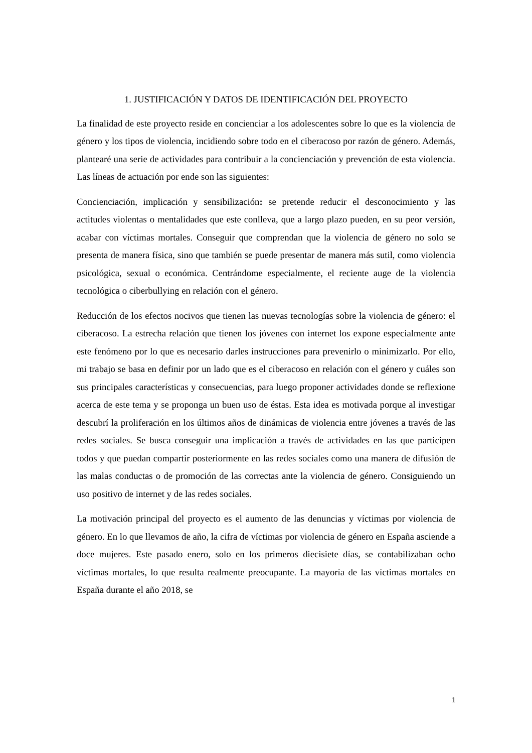1. JUSTIFICACIÓN Y DATOS DE IDENTIFICACIÓN DEL PROYECTO
La finalidad de este proyecto reside en concienciar a los adolescentes sobre lo que es la violencia de género y los tipos de violencia, incidiendo sobre todo en el ciberacoso por razón de género. Además, plantearé una serie de actividades para contribuir a la concienciación y prevención de esta violencia. Las líneas de actuación por ende son las siguientes:
Concienciación, implicación y sensibilización: se pretende reducir el desconocimiento y las actitudes violentas o mentalidades que este conlleva, que a largo plazo pueden, en su peor versión, acabar con víctimas mortales. Conseguir que comprendan que la violencia de género no solo se presenta de manera física, sino que también se puede presentar de manera más sutil, como violencia psicológica, sexual o económica. Centrándome especialmente, el reciente auge de la violencia tecnológica o ciberbullying en relación con el género.
Reducción de los efectos nocivos que tienen las nuevas tecnologías sobre la violencia de género: el ciberacoso. La estrecha relación que tienen los jóvenes con internet los expone especialmente ante este fenómeno por lo que es necesario darles instrucciones para prevenirlo o minimizarlo. Por ello, mi trabajo se basa en definir por un lado que es el ciberacoso en relación con el género y cuáles son sus principales características y consecuencias, para luego proponer actividades donde se reflexione acerca de este tema y se proponga un buen uso de éstas. Esta idea es motivada porque al investigar descubrí la proliferación en los últimos años de dinámicas de violencia entre jóvenes a través de las redes sociales. Se busca conseguir una implicación a través de actividades en las que participen todos y que puedan compartir posteriormente en las redes sociales como una manera de difusión de las malas conductas o de promoción de las correctas ante la violencia de género. Consiguiendo un uso positivo de internet y de las redes sociales.
La motivación principal del proyecto es el aumento de las denuncias y víctimas por violencia de género. En lo que llevamos de año, la cifra de víctimas por violencia de género en España asciende a doce mujeres. Este pasado enero, solo en los primeros diecisiete días, se contabilizaban ocho víctimas mortales, lo que resulta realmente preocupante. La mayoría de las víctimas mortales en España durante el año 2018, se
1